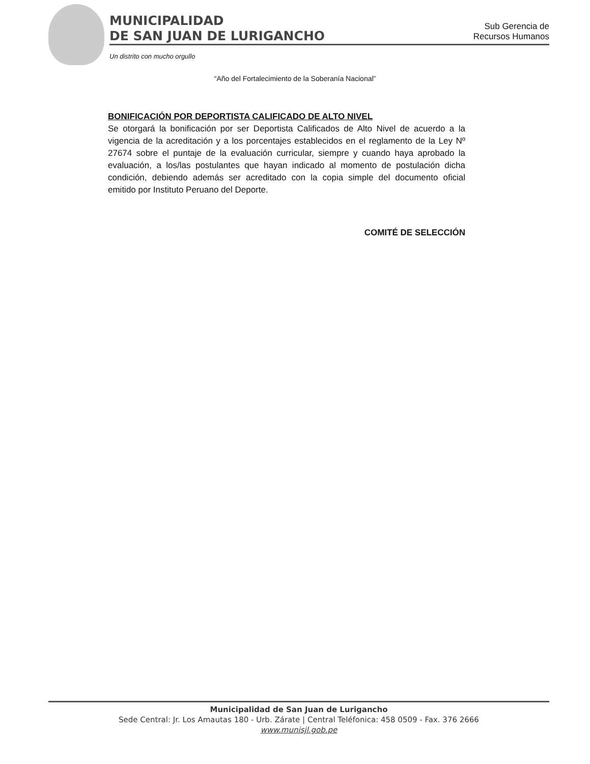MUNICIPALIDAD
DE SAN JUAN DE LURIGANCHO
Sub Gerencia de
Recursos Humanos
Un distrito con mucho orgullo
“Año del Fortalecimiento de la Soberanía Nacional”
BONIFICACIÓN POR DEPORTISTA CALIFICADO DE ALTO NIVEL
Se otorgará la bonificación por ser Deportista Calificados de Alto Nivel de acuerdo a la vigencia de la acreditación y a los porcentajes establecidos en el reglamento de la Ley Nº 27674 sobre el puntaje de la evaluación curricular, siempre y cuando haya aprobado la evaluación, a los/las postulantes que hayan indicado al momento de postulación dicha condición, debiendo además ser acreditado con la copia simple del documento oficial emitido por Instituto Peruano del Deporte.
COMITÉ DE SELECCIÓN
Municipalidad de San Juan de Lurigancho
Sede Central: Jr. Los Amautas 180 - Urb. Zárate | Central Teléfonica: 458 0509 - Fax. 376 2666
www.munisjl.gob.pe